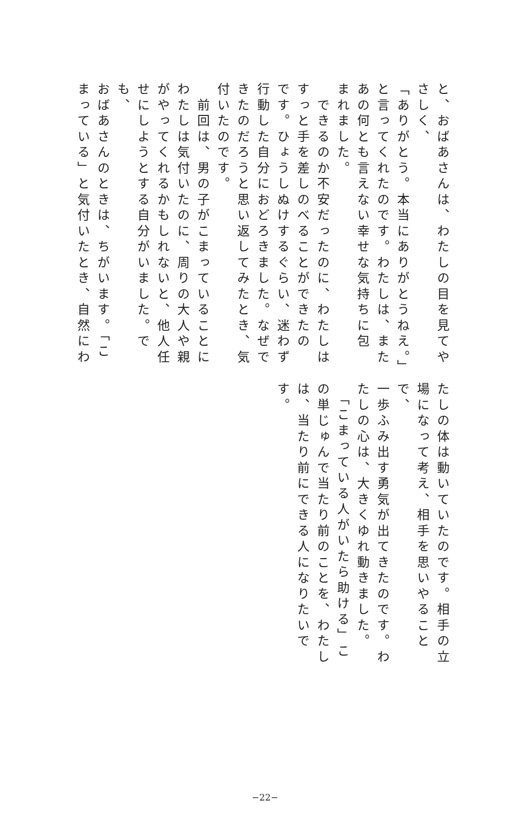と、おばあさんは、わたしの目を見てや
さしく、
「ありがとう。本当にありがとうねえ。」
と言ってくれたのです。わたしは、また
あの何とも言えない幸せな気持ちに包
まれました。
　できるのか不安だったのに、わたしは
すっと手を差しのべることができたの
です。ひょうしぬけするぐらい、迷わず
行動した自分におどろきました。なぜで
きたのだろうと思い返してみたとき、気
付いたのです。
　前回は、男の子がこまっていることに
わたしは気付いたのに、周りの大人や親
がやってくれるかもしれないと、他人任
せにしようとする自分がいました。でも、
おばあさんのときは、ちがいます。「こ
まっている」と気付いたとき、自然にわ
たしの体は動いていたのです。相手の立
場になって考え、相手を思いやることで、
一歩ふみ出す勇気が出てきたのです。わ
たしの心は、大きくゆれ動きました。
　「こまっている人がいたら助ける」こ
の単じゅんで当たり前のことを、わたし
は、当たり前にできる人になりたいです。
−22−